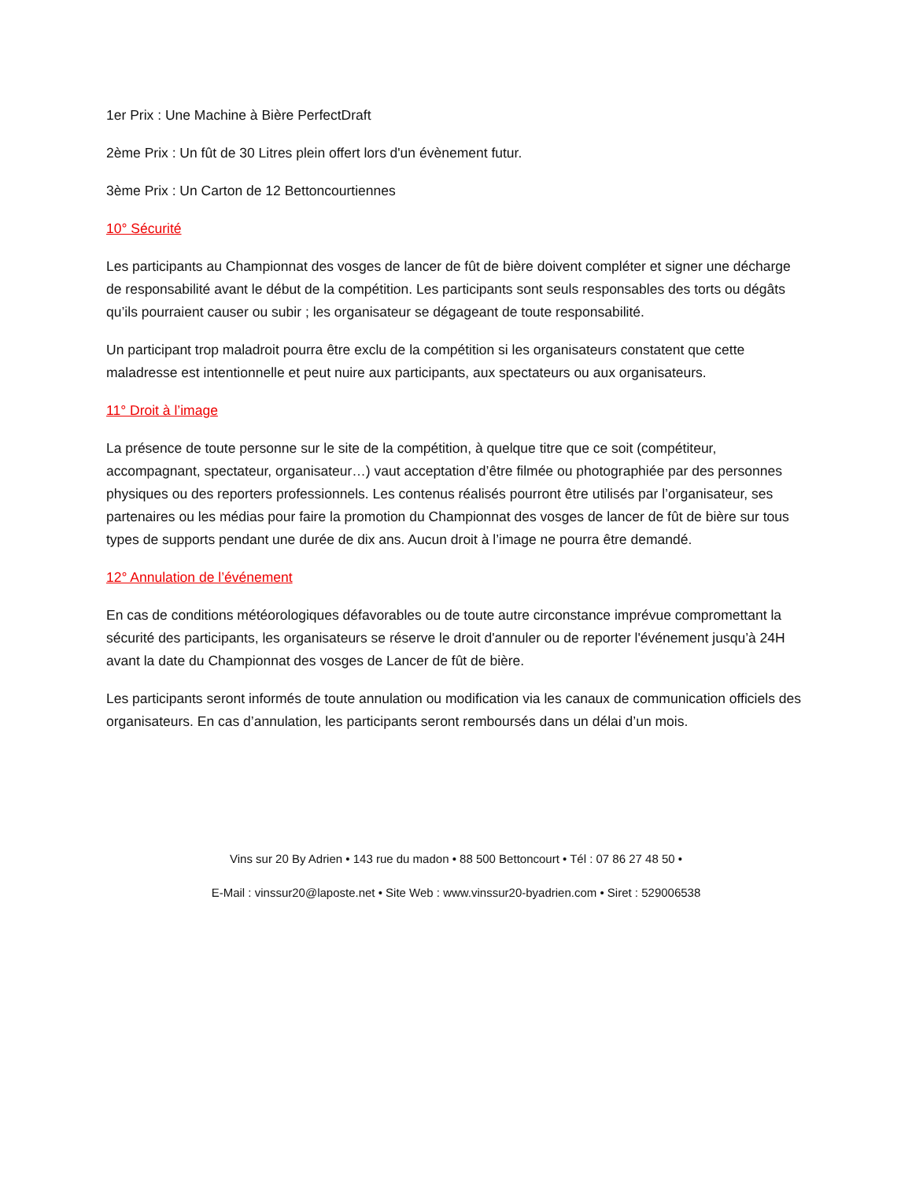1er Prix : Une Machine à Bière PerfectDraft
2ème Prix : Un fût de 30 Litres plein offert lors d'un évènement futur.
3ème Prix : Un Carton de 12 Bettoncourtiennes
10° Sécurité
Les participants au Championnat des vosges de lancer de fût de bière doivent compléter et signer une décharge de responsabilité avant le début de la compétition. Les participants sont seuls responsables des torts ou dégâts qu’ils pourraient causer ou subir ; les organisateur se dégageant de toute responsabilité.
Un participant trop maladroit pourra être exclu de la compétition si les organisateurs constatent que cette maladresse est intentionnelle et peut nuire aux participants, aux spectateurs ou aux organisateurs.
11° Droit à l’image
La présence de toute personne sur le site de la compétition, à quelque titre que ce soit (compétiteur, accompagnant, spectateur, organisateur…) vaut acceptation d’être filmée ou photographiée par des personnes physiques ou des reporters professionnels. Les contenus réalisés pourront être utilisés par l’organisateur, ses partenaires ou les médias pour faire la promotion du Championnat des vosges de lancer de fût de bière sur tous types de supports pendant une durée de dix ans. Aucun droit à l’image ne pourra être demandé.
12° Annulation de l’événement
En cas de conditions météorologiques défavorables ou de toute autre circonstance imprévue compromettant la sécurité des participants, les organisateurs se réserve le droit d'annuler ou de reporter l'événement jusqu’à 24H avant la date du Championnat des vosges de Lancer de fût de bière.
Les participants seront informés de toute annulation ou modification via les canaux de communication officiels des organisateurs. En cas d’annulation, les participants seront remboursés dans un délai d’un mois.
Vins sur 20 By Adrien • 143 rue du madon • 88 500 Bettoncourt • Tél : 07 86 27 48 50 •
E-Mail : vinssur20@laposte.net • Site Web : www.vinssur20-byadrien.com • Siret : 529006538